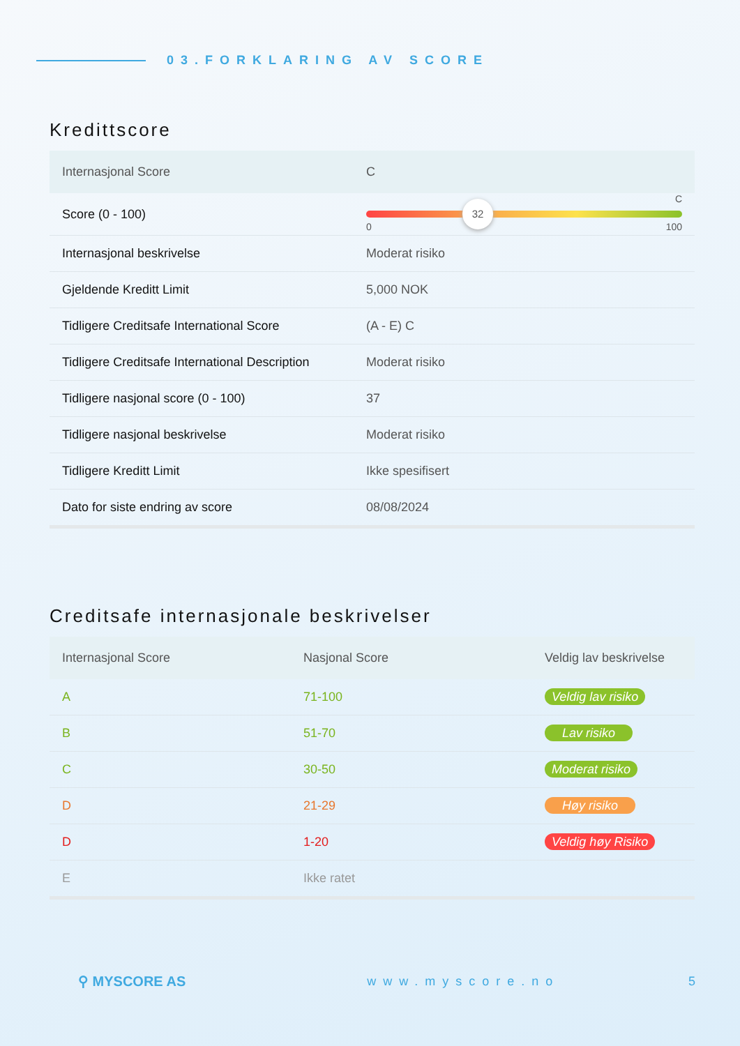03.FORKLARING AV SCORE
Kredittscore
| Internasjonal Score | C |
| Score (0 - 100) | 32 C 0 100 |
| Internasjonal beskrivelse | Moderat risiko |
| Gjeldende Kreditt Limit | 5,000 NOK |
| Tidligere Creditsafe International Score | (A - E) C |
| Tidligere Creditsafe International Description | Moderat risiko |
| Tidligere nasjonal score (0 - 100) | 37 |
| Tidligere nasjonal beskrivelse | Moderat risiko |
| Tidligere Kreditt Limit | Ikke spesifisert |
| Dato for siste endring av score | 08/08/2024 |
Creditsafe internasjonale beskrivelser
| Internasjonal Score | Nasjonal Score | Veldig lav beskrivelse |
| --- | --- | --- |
| A | 71-100 | Veldig lav risiko |
| B | 51-70 | Lav risiko |
| C | 30-50 | Moderat risiko |
| D | 21-29 | Høy risiko |
| D | 1-20 | Veldig høy Risiko |
| E | Ikke ratet | |
⚲ MYSCORE AS www.myscore.no 5